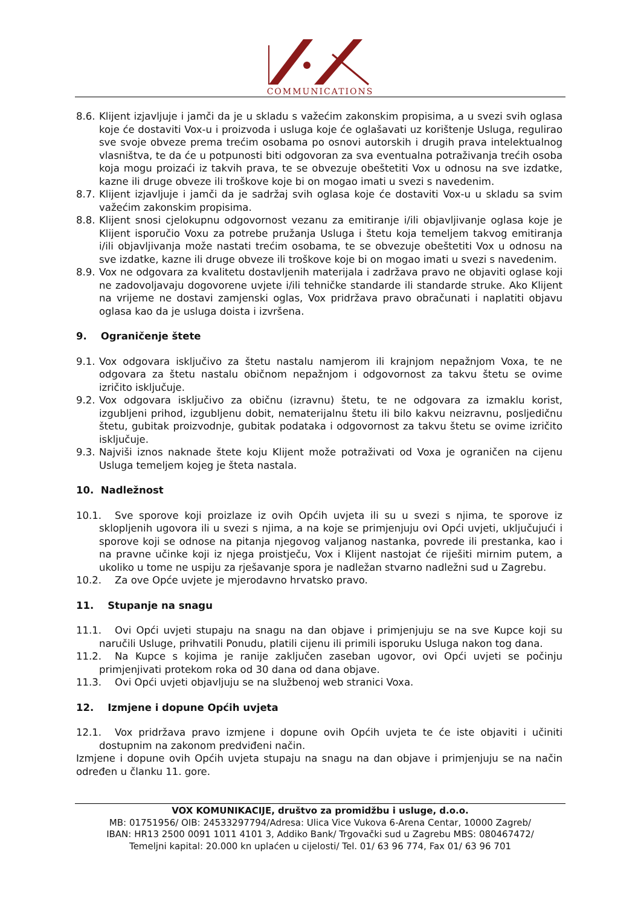COMMUNICATIONS
8.6. Klijent izjavljuje i jamči da je u skladu s važećim zakonskim propisima, a u svezi svih oglasa koje će dostaviti Vox-u i proizvoda i usluga koje će oglašavati uz korištenje Usluga, regulirao sve svoje obveze prema trećim osobama po osnovi autorskih i drugih prava intelektualnog vlasništva, te da će u potpunosti biti odgovoran za sva eventualna potraživanja trećih osoba koja mogu proizaći iz takvih prava, te se obvezuje obeštetiti Vox u odnosu na sve izdatke, kazne ili druge obveze ili troškove koje bi on mogao imati u svezi s navedenim.
8.7. Klijent izjavljuje i jamči da je sadržaj svih oglasa koje će dostaviti Vox-u u skladu sa svim važećim zakonskim propisima.
8.8. Klijent snosi cjelokupnu odgovornost vezanu za emitiranje i/ili objavljivanje oglasa koje je Klijent isporučio Voxu za potrebe pružanja Usluga i štetu koja temeljem takvog emitiranja i/ili objavljivanja može nastati trećim osobama, te se obvezuje obeštetiti Vox u odnosu na sve izdatke, kazne ili druge obveze ili troškove koje bi on mogao imati u svezi s navedenim.
8.9. Vox ne odgovara za kvalitetu dostavljenih materijala i zadržava pravo ne objaviti oglase koji ne zadovoljavaju dogovorene uvjete i/ili tehničke standarde ili standarde struke. Ako Klijent na vrijeme ne dostavi zamjenski oglas, Vox pridržava pravo obračunati i naplatiti objavu oglasa kao da je usluga doista i izvršena.
9. Ograničenje štete
9.1. Vox odgovara isključivo za štetu nastalu namjerom ili krajnjom nepažnjom Voxa, te ne odgovara za štetu nastalu običnom nepažnjom i odgovornost za takvu štetu se ovime izričito isključuje.
9.2. Vox odgovara isključivo za običnu (izravnu) štetu, te ne odgovara za izmaklu korist, izgubljeni prihod, izgubljenu dobit, nematerijalnu štetu ili bilo kakvu neizravnu, posljedičnu štetu, gubitak proizvodnje, gubitak podataka i odgovornost za takvu štetu se ovime izričito isključuje.
9.3. Najviši iznos naknade štete koju Klijent može potraživati od Voxa je ograničen na cijenu Usluga temeljem kojeg je šteta nastala.
10. Nadležnost
10.1. Sve sporove koji proizlaze iz ovih Općih uvjeta ili su u svezi s njima, te sporove iz sklopljenih ugovora ili u svezi s njima, a na koje se primjenjuju ovi Opći uvjeti, uključujući i sporove koji se odnose na pitanja njegovog valjanog nastanka, povrede ili prestanka, kao i na pravne učinke koji iz njega proistječu, Vox i Klijent nastojat će riješiti mirnim putem, a ukoliko u tome ne uspiju za rješavanje spora je nadležan stvarno nadležni sud u Zagrebu.
10.2. Za ove Opće uvjete je mjerodavno hrvatsko pravo.
11. Stupanje na snagu
11.1. Ovi Opći uvjeti stupaju na snagu na dan objave i primjenjuju se na sve Kupce koji su naručili Usluge, prihvatili Ponudu, platili cijenu ili primili isporuku Usluga nakon tog dana.
11.2. Na Kupce s kojima je ranije zaključen zaseban ugovor, ovi Opći uvjeti se počinju primjenjivati protekom roka od 30 dana od dana objave.
11.3. Ovi Opći uvjeti objavljuju se na službenoj web stranici Voxa.
12. Izmjene i dopune Općih uvjeta
12.1. Vox pridržava pravo izmjene i dopune ovih Općih uvjeta te će iste objaviti i učiniti dostupnim na zakonom predviđeni način.
Izmjene i dopune ovih Općih uvjeta stupaju na snagu na dan objave i primjenjuju se na način određen u članku 11. gore.
VOX KOMUNIKACIJE, društvo za promidžbu i usluge, d.o.o.
MB: 01751956/ OIB: 24533297794/Adresa: Ulica Vice Vukova 6-Arena Centar, 10000 Zagreb/
IBAN: HR13 2500 0091 1011 4101 3, Addiko Bank/ Trgovački sud u Zagrebu MBS: 080467472/
Temeljni kapital: 20.000 kn uplaćen u cijelosti/ Tel. 01/ 63 96 774, Fax 01/ 63 96 701